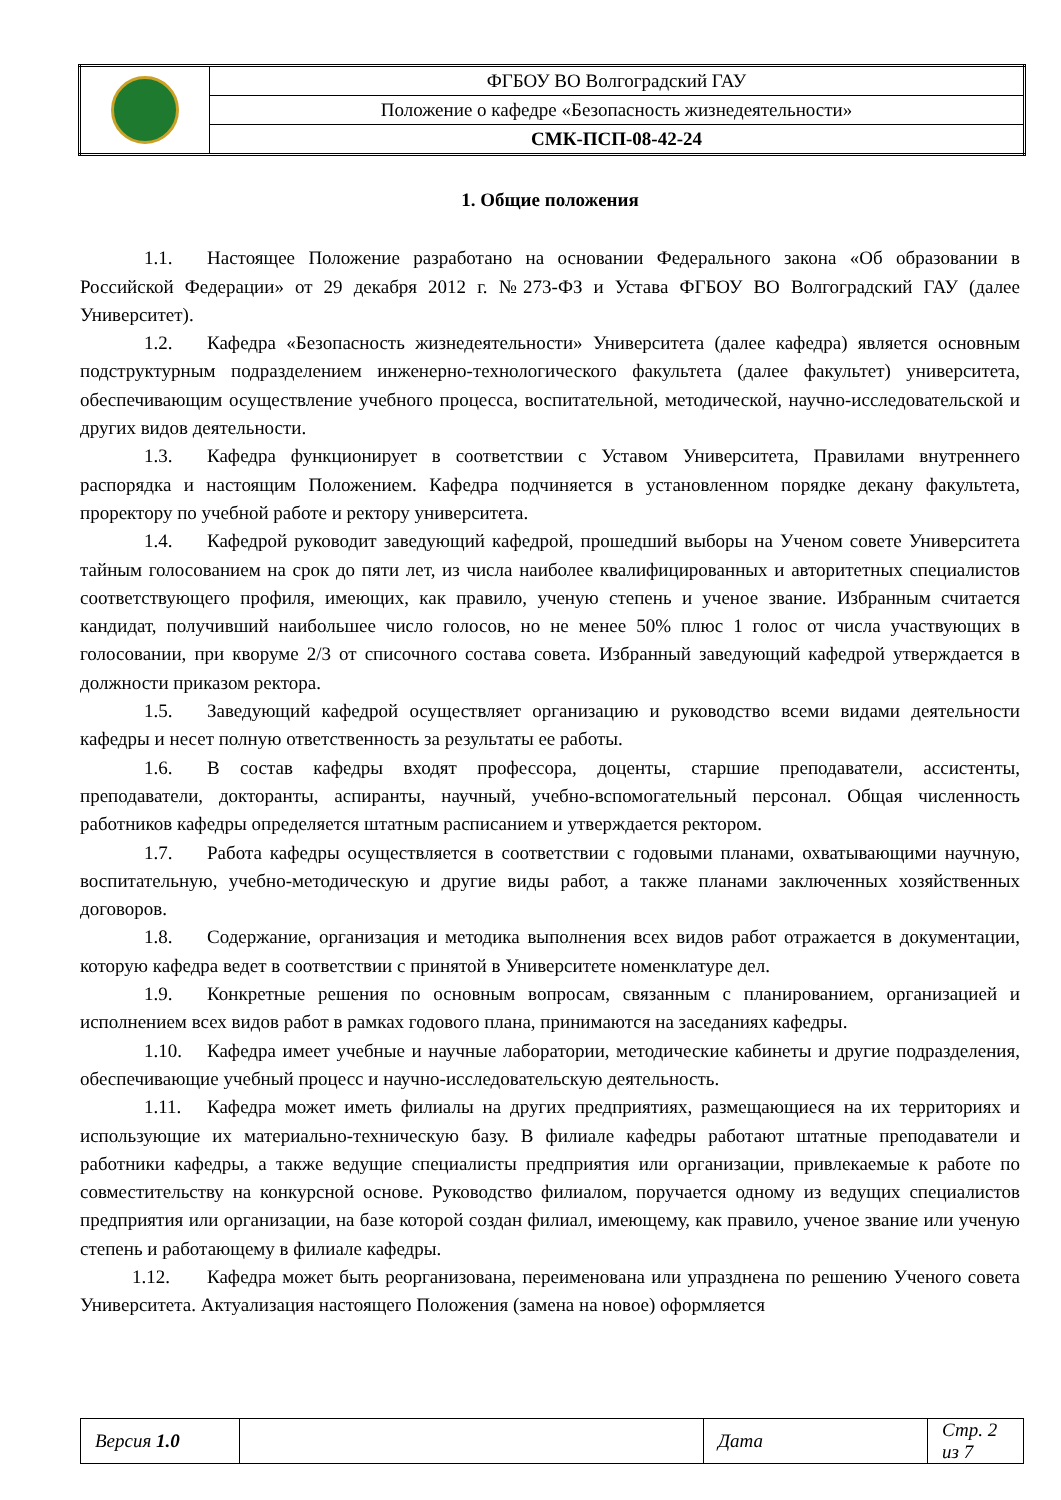| | ФГБОУ ВО Волгоградский ГАУ |
| | Положение о кафедре «Безопасность жизнедеятельности» |
| | СМК-ПСП-08-42-24 |
1. Общие положения
1.1. Настоящее Положение разработано на основании Федерального закона «Об образовании в Российской Федерации» от 29 декабря 2012 г. №273-ФЗ и Устава ФГБОУ ВО Волгоградский ГАУ (далее Университет).
1.2. Кафедра «Безопасность жизнедеятельности» Университета (далее кафедра) является основным подструктурным подразделением инженерно-технологического факультета (далее факультет) университета, обеспечивающим осуществление учебного процесса, воспитательной, методической, научно-исследовательской и других видов деятельности.
1.3. Кафедра функционирует в соответствии с Уставом Университета, Правилами внутреннего распорядка и настоящим Положением. Кафедра подчиняется в установленном порядке декану факультета, проректору по учебной работе и ректору университета.
1.4. Кафедрой руководит заведующий кафедрой, прошедший выборы на Ученом совете Университета тайным голосованием на срок до пяти лет, из числа наиболее квалифицированных и авторитетных специалистов соответствующего профиля, имеющих, как правило, ученую степень и ученое звание. Избранным считается кандидат, получивший наибольшее число голосов, но не менее 50% плюс 1 голос от числа участвующих в голосовании, при кворуме 2/3 от списочного состава совета. Избранный заведующий кафедрой утверждается в должности приказом ректора.
1.5. Заведующий кафедрой осуществляет организацию и руководство всеми видами деятельности кафедры и несет полную ответственность за результаты ее работы.
1.6. В состав кафедры входят профессора, доценты, старшие преподаватели, ассистенты, преподаватели, докторанты, аспиранты, научный, учебно-вспомогательный персонал. Общая численность работников кафедры определяется штатным расписанием и утверждается ректором.
1.7. Работа кафедры осуществляется в соответствии с годовыми планами, охватывающими научную, воспитательную, учебно-методическую и другие виды работ, а также планами заключенных хозяйственных договоров.
1.8. Содержание, организация и методика выполнения всех видов работ отражается в документации, которую кафедра ведет в соответствии с принятой в Университете номенклатуре дел.
1.9. Конкретные решения по основным вопросам, связанным с планированием, организацией и исполнением всех видов работ в рамках годового плана, принимаются на заседаниях кафедры.
1.10. Кафедра имеет учебные и научные лаборатории, методические кабинеты и другие подразделения, обеспечивающие учебный процесс и научно-исследовательскую деятельность.
1.11. Кафедра может иметь филиалы на других предприятиях, размещающиеся на их территориях и использующие их материально-техническую базу. В филиале кафедры работают штатные преподаватели и работники кафедры, а также ведущие специалисты предприятия или организации, привлекаемые к работе по совместительству на конкурсной основе. Руководство филиалом, поручается одному из ведущих специалистов предприятия или организации, на базе которой создан филиал, имеющему, как правило, ученое звание или ученую степень и работающему в филиале кафедры.
1.12. Кафедра может быть реорганизована, переименована или упразднена по решению Ученого совета Университета. Актуализация настоящего Положения (замена на новое) оформляется
| Версия 1.0 | | Дата | Стр. 2 из 7 |